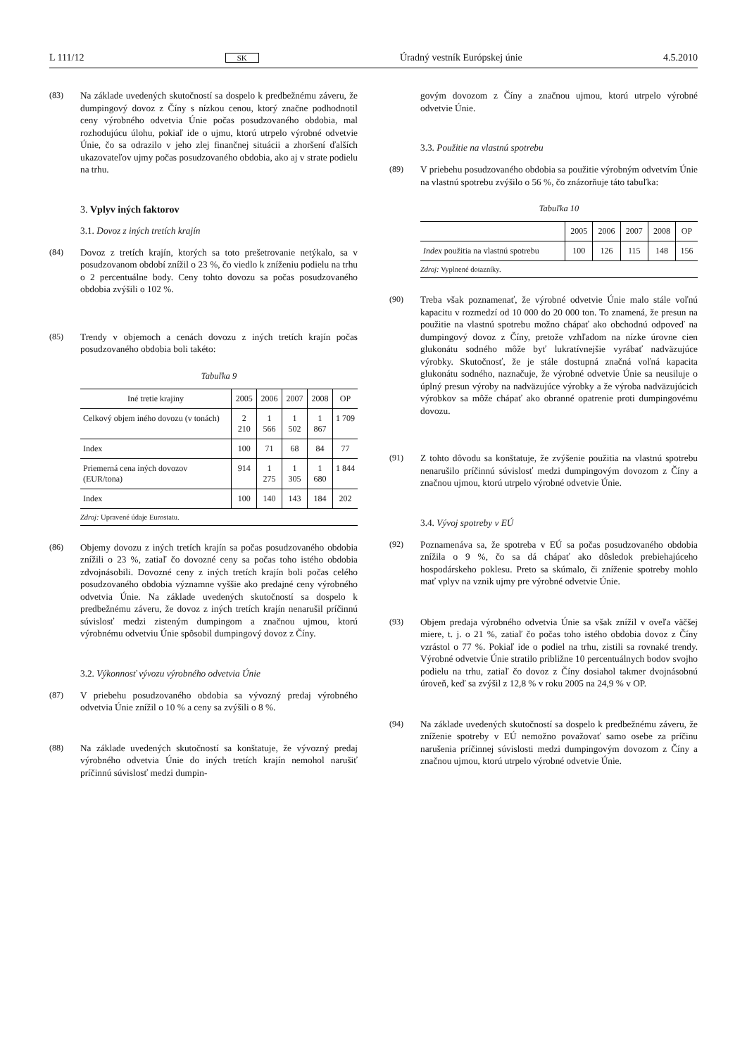L 111/12 SK Úradný vestník Európskej únie 4.5.2010
(83) Na základe uvedených skutočností sa dospelo k predbežnému záveru, že dumpingový dovoz z Číny s nízkou cenou, ktorý značne podhodnotil ceny výrobného odvetvia Únie počas posudzovaného obdobia, mal rozhodujúcu úlohu, pokiaľ ide o ujmu, ktorú utrpelo výrobné odvetvie Únie, čo sa odrazilo v jeho zlej finančnej situácii a zhoršení ďalších ukazovateľov ujmy počas posudzovaného obdobia, ako aj v strate podielu na trhu.
3. Vplyv iných faktorov
3.1. Dovoz z iných tretích krajín
(84) Dovoz z tretích krajín, ktorých sa toto prešetrovanie netýkalo, sa v posudzovanom období znížil o 23 %, čo viedlo k zníženiu podielu na trhu o 2 percentuálne body. Ceny tohto dovozu sa počas posudzovaného obdobia zvýšili o 102 %.
(85) Trendy v objemoch a cenách dovozu z iných tretích krajín počas posudzovaného obdobia boli takéto:
Tabuľka 9
| Iné tretie krajiny | 2005 | 2006 | 2007 | 2008 | OP |
| --- | --- | --- | --- | --- | --- |
| Celkový objem iného dovozu (v tonách) | 2 210 | 1 566 | 1 502 | 1 867 | 1 709 |
| Index | 100 | 71 | 68 | 84 | 77 |
| Priemerná cena iných dovozov (EUR/tona) | 914 | 1 275 | 1 305 | 1 680 | 1 844 |
| Index | 100 | 140 | 143 | 184 | 202 |
Zdroj: Upravené údaje Eurostatu.
(86) Objemy dovozu z iných tretích krajín sa počas posudzovaného obdobia znížili o 23 %, zatiaľ čo dovozné ceny sa počas toho istého obdobia zdvojnásobili. Dovozné ceny z iných tretích krajín boli počas celého posudzovaného obdobia významne vyššie ako predajné ceny výrobného odvetvia Únie. Na základe uvedených skutočností sa dospelo k predbežnému záveru, že dovoz z iných tretích krajín nenarušil príčinnú súvislosť medzi zisteným dumpingom a značnou ujmou, ktorú výrobnému odvetviu Únie spôsobil dumpingový dovoz z Číny.
3.2. Výkonnosť vývozu výrobného odvetvia Únie
(87) V priebehu posudzovaného obdobia sa vývozný predaj výrobného odvetvia Únie znížil o 10 % a ceny sa zvýšili o 8 %.
(88) Na základe uvedených skutočností sa konštatuje, že vývozný predaj výrobného odvetvia Únie do iných tretích krajín nemohol narušiť príčinnú súvislosť medzi dumpin-
govým dovozom z Číny a značnou ujmou, ktorú utrpelo výrobné odvetvie Únie.
3.3. Použitie na vlastnú spotrebu
(89) V priebehu posudzovaného obdobia sa použitie výrobným odvetvím Únie na vlastnú spotrebu zvýšilo o 56 %, čo znázorňuje táto tabuľka:
Tabuľka 10
| | 2005 | 2006 | 2007 | 2008 | OP |
| --- | --- | --- | --- | --- | --- |
| Index použitia na vlastnú spotrebu | 100 | 126 | 115 | 148 | 156 |
Zdroj: Vyplnené dotazníky.
(90) Treba však poznamenať, že výrobné odvetvie Únie malo stále voľnú kapacitu v rozmedzí od 10 000 do 20 000 ton. To znamená, že presun na použitie na vlastnú spotrebu možno chápať ako obchodnú odpoveď na dumpingový dovoz z Číny, pretože vzhľadom na nízke úrovne cien glukonátu sodného môže byť lukratívnejšie vyrábať nadväzujúce výrobky. Skutočnosť, že je stále dostupná značná voľná kapacita glukonátu sodného, naznačuje, že výrobné odvetvie Únie sa neusiluje o úplný presun výroby na nadväzujúce výrobky a že výroba nadväzujúcich výrobkov sa môže chápať ako obranné opatrenie proti dumpingovému dovozu.
(91) Z tohto dôvodu sa konštatuje, že zvýšenie použitia na vlastnú spotrebu nenarušilo príčinnú súvislosť medzi dumpingovým dovozom z Číny a značnou ujmou, ktorú utrpelo výrobné odvetvie Únie.
3.4. Vývoj spotreby v EÚ
(92) Poznamenáva sa, že spotreba v EÚ sa počas posudzovaného obdobia znížila o 9 %, čo sa dá chápať ako dôsledok prebiehajúceho hospodárskeho poklesu. Preto sa skúmalo, či zníženie spotreby mohlo mať vplyv na vznik ujmy pre výrobné odvetvie Únie.
(93) Objem predaja výrobného odvetvia Únie sa však znížil v oveľa väčšej miere, t. j. o 21 %, zatiaľ čo počas toho istého obdobia dovoz z Číny vzrástol o 77 %. Pokiaľ ide o podiel na trhu, zistili sa rovnaké trendy. Výrobné odvetvie Únie stratilo približne 10 percentuálnych bodov svojho podielu na trhu, zatiaľ čo dovoz z Číny dosiahol takmer dvojnásobnú úroveň, keď sa zvýšil z 12,8 % v roku 2005 na 24,9 % v OP.
(94) Na základe uvedených skutočností sa dospelo k predbežnému záveru, že zníženie spotreby v EÚ nemožno považovať samo osebe za príčinu narušenia príčinnej súvislosti medzi dumpingovým dovozom z Číny a značnou ujmou, ktorú utrpelo výrobné odvetvie Únie.